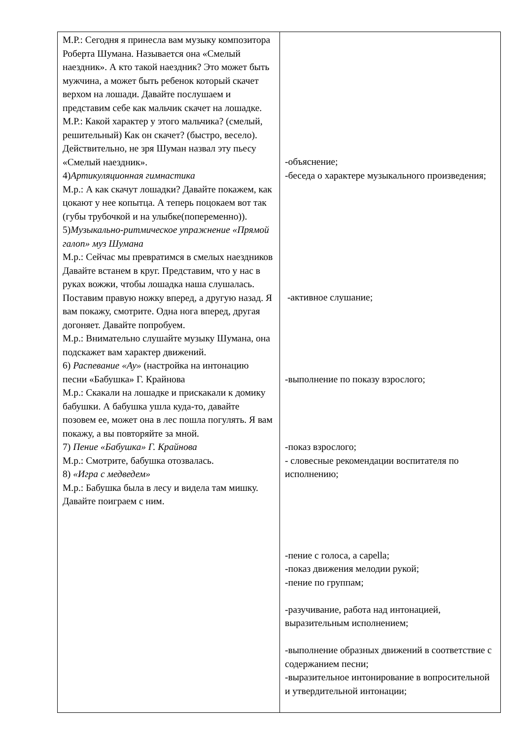| М.Р.: Сегодня я принесла вам музыку композитора Роберта Шумана. Называется она «Смелый наездник». А кто такой наездник? Это может быть мужчина, а может быть ребенок который скачет верхом на лошади. Давайте послушаем и представим себе как мальчик скачет на лошадке. М.Р.: Какой характер у этого мальчика? (смелый, решительный) Как он скачет? (быстро, весело). Действительно, не зря Шуман назвал эту пьесу «Смелый наездник». 4) Артикуляционная гимнастика М.р.: А как скачут лошадки? Давайте покажем, как цокают у нее копытца. А теперь поцокаем вот так (губы трубочкой и на улыбке(попеременно)). 5) Музыкально-ритмическое упражнение «Прямой галоп» муз Шумана М.р.: Сейчас мы превратимся в смелых наездников Давайте встанем в круг. Представим, что у нас в руках вожжи, чтобы лошадка наша слушалась. Поставим правую ножку вперед, а другую назад. Я вам покажу, смотрите. Одна нога вперед, другая догоняет. Давайте попробуем. М.р.: Внимательно слушайте музыку Шумана, она подскажет вам характер движений. 6) Распевание «Ау» (настройка на интонацию песни «Бабушка» Г. Крайнова М.р.: Скакали на лошадке и прискакали к домику бабушки. А бабушка ушла куда-то, давайте позовем ее, может она в лес пошла погулять. Я вам покажу, а вы повторяйте за мной. 7) Пение «Бабушка» Г. Крайнова М.р.: Смотрите, бабушка отозвалась. 8) «Игра с медведем» М.р.: Бабушка была в лесу и видела там мишку. Давайте поиграем с ним. | -объяснение; -беседа о характере музыкального произведения; -активное слушание; -выполнение по показу взрослого; -показ взрослого; - словесные рекомендации воспитателя по исполнению; -пение с голоса, а capella; -показ движения мелодии рукой; -пение по группам; -разучивание, работа над интонацией, выразительным исполнением; -выполнение образных движений в соответствие с содержанием песни; -выразительное интонирование в вопросительной и утвердительной интонации; |